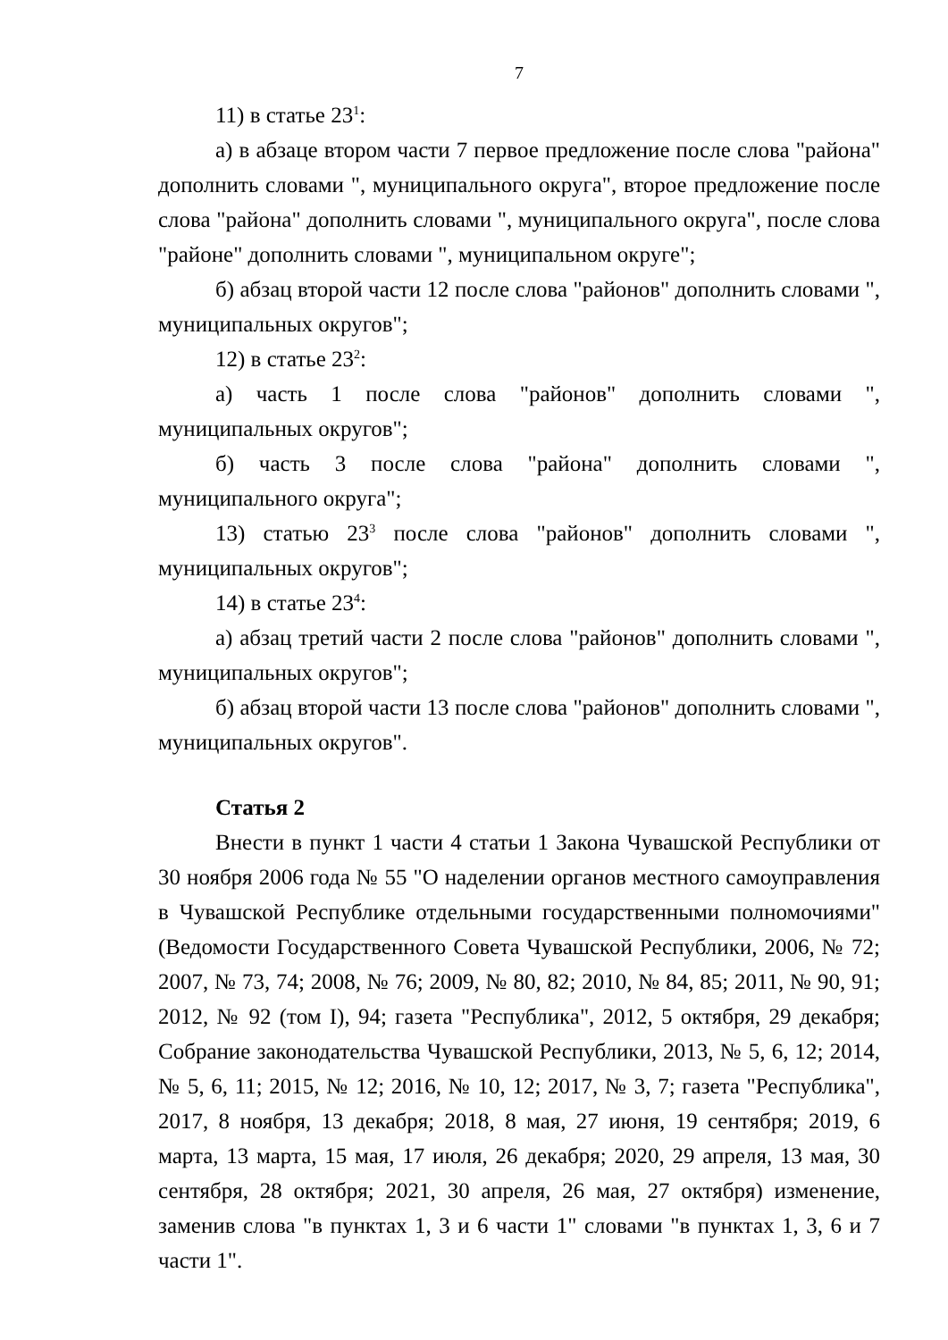7
11) в статье 23<sup>1</sup>:
а) в абзаце втором части 7 первое предложение после слова "района" дополнить словами ", муниципального округа", второе предложение после слова "района" дополнить словами ", муниципального округа", после слова "районе" дополнить словами ", муниципальном округе";
б) абзац второй части 12 после слова "районов" дополнить словами ", муниципальных округов";
12) в статье 23<sup>2</sup>:
а) часть 1 после слова "районов" дополнить словами ", муниципальных округов";
б) часть 3 после слова "района" дополнить словами ", муниципального округа";
13) статью 23<sup>3</sup> после слова "районов" дополнить словами ", муниципальных округов";
14) в статье 23<sup>4</sup>:
а) абзац третий части 2 после слова "районов" дополнить словами ", муниципальных округов";
б) абзац второй части 13 после слова "районов" дополнить словами ", муниципальных округов".
Статья 2
Внести в пункт 1 части 4 статьи 1 Закона Чувашской Республики от 30 ноября 2006 года № 55 "О наделении органов местного самоуправления в Чувашской Республике отдельными государственными полномочиями" (Ведомости Государственного Совета Чувашской Республики, 2006, № 72; 2007, № 73, 74; 2008, № 76; 2009, № 80, 82; 2010, № 84, 85; 2011, № 90, 91; 2012, № 92 (том I), 94; газета "Республика", 2012, 5 октября, 29 декабря; Собрание законодательства Чувашской Республики, 2013, № 5, 6, 12; 2014, № 5, 6, 11; 2015, № 12; 2016, № 10, 12; 2017, № 3, 7; газета "Республика", 2017, 8 ноября, 13 декабря; 2018, 8 мая, 27 июня, 19 сентября; 2019, 6 марта, 13 марта, 15 мая, 17 июля, 26 декабря; 2020, 29 апреля, 13 мая, 30 сентября, 28 октября; 2021, 30 апреля, 26 мая, 27 октября) изменение, заменив слова "в пунктах 1, 3 и 6 части 1" словами "в пунктах 1, 3, 6 и 7 части 1".